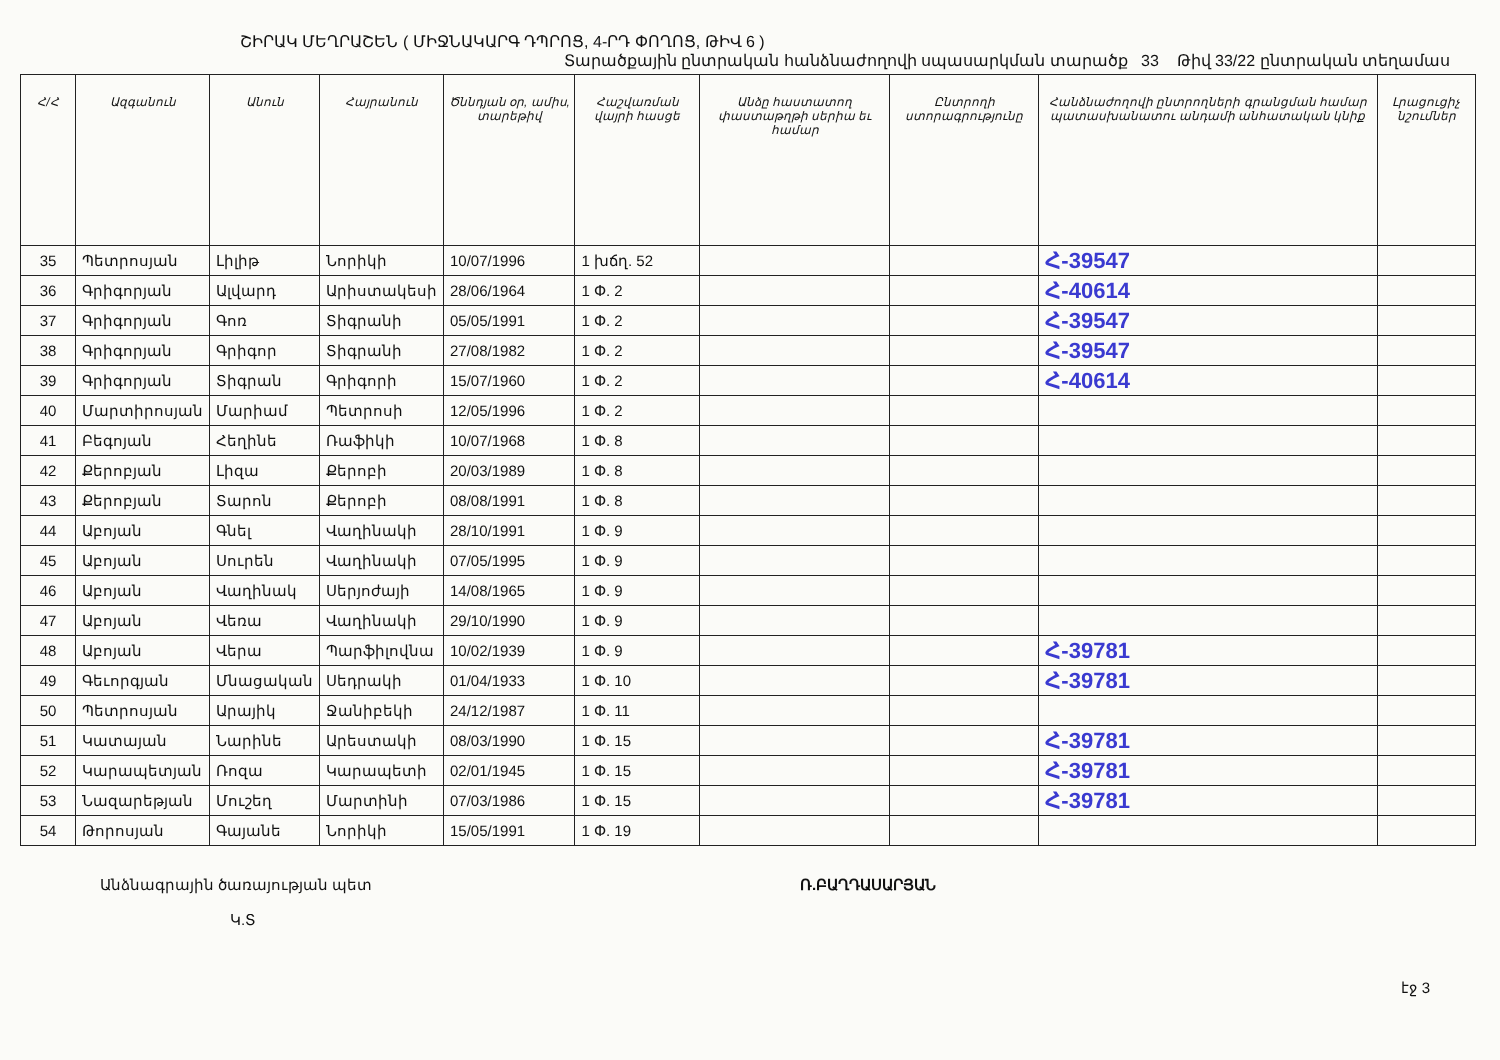ՇԻՐԱԿ ՄԵՂՐԱՇԵՆ ( ՄԻՋՆԱԿԱՐԳ ԴՊՐՈՑ, 4-ՐԴ ՓՈՂՈՑ, ԹԻՎ 6 )
Տարածքային ընտրական հանձնաժողովի սպասարկման տարածք 33 Թիվ 33/22 ընտրական տեղամաս
| Հ/Հ | Ազգանուն | Անուն | Հայրանուն | Ծննդյան օր, ամիս, տարեթիվ | Հաշվառման վայրի հասցե | Անձը հաստատող փաստաթղթի սերիա եւ համար | Ընտրողի ստորագրությունը | Հանձնաժողովի ընտրողների գրանցման համար պատասխանատու անդամի անհատական կնիք | Լրացուցիչ նշումներ |
| --- | --- | --- | --- | --- | --- | --- | --- | --- | --- |
| 35 | Պետրոսյան | Լիլիթ | Նորիկի | 10/07/1996 | 1 խճղ. 52 | | | Հ-39547 | |
| 36 | Գրիգորյան | Ալվարդ | Արիստակեսի | 28/06/1964 | 1 Փ. 2 | | | Հ-40614 | |
| 37 | Գրիգորյան | Գոռ | Տիգրանի | 05/05/1991 | 1 Փ. 2 | | | Հ-39547 | |
| 38 | Գրիգորյան | Գրիգոր | Տիգրանի | 27/08/1982 | 1 Փ. 2 | | | Հ-39547 | |
| 39 | Գրիգորյան | Տիգրան | Գրիգորի | 15/07/1960 | 1 Փ. 2 | | | Հ-40614 | |
| 40 | Մարտիրոսյան | Մարիամ | Պետրոսի | 12/05/1996 | 1 Փ. 2 | | | | |
| 41 | Բեգոյան | Հեղինե | Ռաֆիկի | 10/07/1968 | 1 Փ. 8 | | | | |
| 42 | Քերոբյան | Լիզա | Քերոբի | 20/03/1989 | 1 Փ. 8 | | | | |
| 43 | Քերոբյան | Տարոն | Քերոբի | 08/08/1991 | 1 Փ. 8 | | | | |
| 44 | Աբոյան | Գնել | Վաղինակի | 28/10/1991 | 1 Փ. 9 | | | | |
| 45 | Աբոյան | Սուրեն | Վաղինակի | 07/05/1995 | 1 Փ. 9 | | | | |
| 46 | Աբոյան | Վաղինակ | Սերյոժայի | 14/08/1965 | 1 Փ. 9 | | | | |
| 47 | Աբոյան | Վեռա | Վաղինակի | 29/10/1990 | 1 Փ. 9 | | | | |
| 48 | Աբոյան | Վերա | Պարֆիլովնա | 10/02/1939 | 1 Փ. 9 | | | Հ-39781 | |
| 49 | Գեւորգյան | Մնացական | Սեդրակի | 01/04/1933 | 1 Փ. 10 | | | Հ-39781 | |
| 50 | Պետրոսյան | Արայիկ | Ջանիբեկի | 24/12/1987 | 1 Փ. 11 | | | | |
| 51 | Կատայան | Նարինե | Արեստակի | 08/03/1990 | 1 Փ. 15 | | | Հ-39781 | |
| 52 | Կարապետյան | Ռոզա | Կարապետի | 02/01/1945 | 1 Փ. 15 | | | Հ-39781 | |
| 53 | Նազարեթյան | Մուշեղ | Մարտինի | 07/03/1986 | 1 Փ. 15 | | | Հ-39781 | |
| 54 | Թորոսյան | Գայանե | Նորիկի | 15/05/1991 | 1 Փ. 19 | | | | |
Անձնագրային ծառայության պետ
Կ.Տ
Ռ.ԲԱՂԴԱՍԱՐՅԱՆ
էջ 3